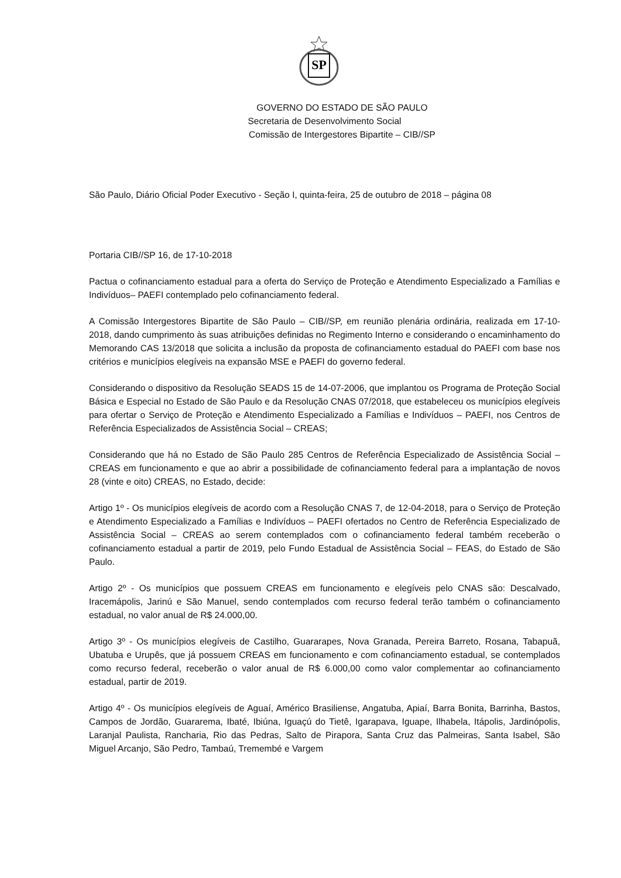SP
GOVERNO DO ESTADO DE SÃO PAULO
Secretaria de Desenvolvimento Social
Comissão de Intergestores Bipartite – CIB//SP
São Paulo, Diário Oficial Poder Executivo - Seção I, quinta-feira, 25 de outubro de 2018 – página 08
Portaria CIB//SP 16, de 17-10-2018
Pactua o cofinanciamento estadual para a oferta do Serviço de Proteção e Atendimento Especializado a Famílias e Indivíduos– PAEFI contemplado pelo cofinanciamento federal.
A Comissão Intergestores Bipartite de São Paulo – CIB//SP, em reunião plenária ordinária, realizada em 17-10- 2018, dando cumprimento às suas atribuições definidas no Regimento Interno e considerando o encaminhamento do Memorando CAS 13/2018 que solicita a inclusão da proposta de cofinanciamento estadual do PAEFI com base nos critérios e municípios elegíveis na expansão MSE e PAEFI do governo federal.
Considerando o dispositivo da Resolução SEADS 15 de 14-07-2006, que implantou os Programa de Proteção Social Básica e Especial no Estado de São Paulo e da Resolução CNAS 07/2018, que estabeleceu os municípios elegíveis para ofertar o Serviço de Proteção e Atendimento Especializado a Famílias e Indivíduos – PAEFI, nos Centros de Referência Especializados de Assistência Social – CREAS;
Considerando que há no Estado de São Paulo 285 Centros de Referência Especializado de Assistência Social – CREAS em funcionamento e que ao abrir a possibilidade de cofinanciamento federal para a implantação de novos 28 (vinte e oito) CREAS, no Estado, decide:
Artigo 1º - Os municípios elegíveis de acordo com a Resolução CNAS 7, de 12-04-2018, para o Serviço de Proteção e Atendimento Especializado a Famílias e Indivíduos – PAEFI ofertados no Centro de Referência Especializado de Assistência Social – CREAS ao serem contemplados com o cofinanciamento federal também receberão o cofinanciamento estadual a partir de 2019, pelo Fundo Estadual de Assistência Social – FEAS, do Estado de São Paulo.
Artigo 2º - Os municípios que possuem CREAS em funcionamento e elegíveis pelo CNAS são: Descalvado, Iracemápolis, Jarinú e São Manuel, sendo contemplados com recurso federal terão também o cofinanciamento estadual, no valor anual de R$ 24.000,00.
Artigo 3º - Os municípios elegíveis de Castilho, Guararapes, Nova Granada, Pereira Barreto, Rosana, Tabapuã, Ubatuba e Urupês, que já possuem CREAS em funcionamento e com cofinanciamento estadual, se contemplados como recurso federal, receberão o valor anual de R$ 6.000,00 como valor complementar ao cofinanciamento estadual, partir de 2019.
Artigo 4º - Os municípios elegíveis de Aguaí, Américo Brasiliense, Angatuba, Apiaí, Barra Bonita, Barrinha, Bastos, Campos de Jordão, Guararema, Ibaté, Ibiúna, Iguaçú do Tietê, Igarapava, Iguape, Ilhabela, Itápolis, Jardinópolis, Laranjal Paulista, Rancharia, Rio das Pedras, Salto de Pirapora, Santa Cruz das Palmeiras, Santa Isabel, São Miguel Arcanjo, São Pedro, Tambaú, Tremembé e Vargem